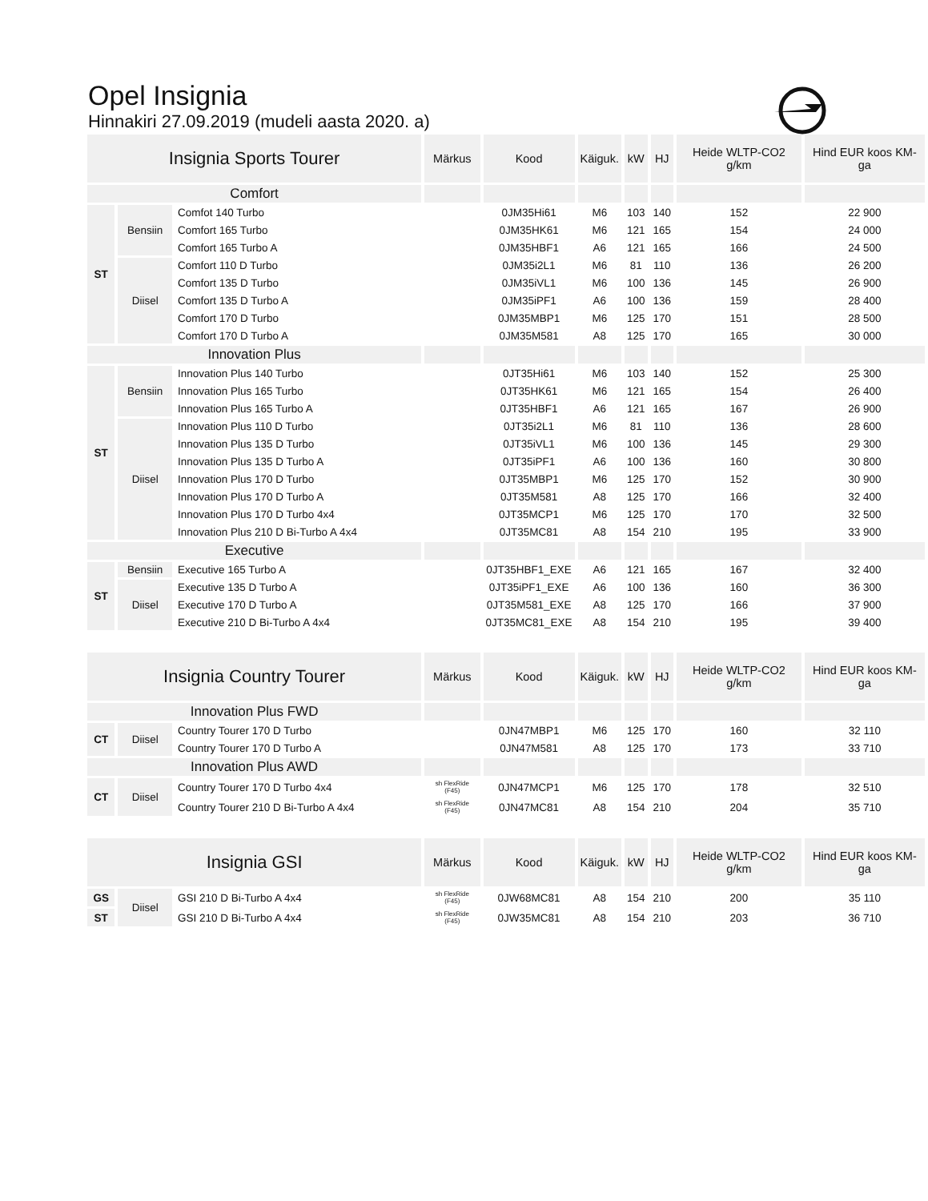Opel Insignia
Hinnakiri 27.09.2019 (mudeli aasta 2020. a)
| Insignia Sports Tourer | | | Märkus | Kood | Käiguk. | kW | HJ | Heide WLTP-CO2 g/km | Hind EUR koos KM-ga |
| --- | --- | --- | --- | --- | --- | --- | --- | --- | --- |
| Comfort | | | | | | | | | |
| ST | Bensiin | Comfot 140 Turbo | | 0JM35Hi61 | M6 | 103 | 140 | 152 | 22 900 |
| | | Comfort 165 Turbo | | 0JM35HK61 | M6 | 121 | 165 | 154 | 24 000 |
| | | Comfort 165 Turbo A | | 0JM35HBF1 | A6 | 121 | 165 | 166 | 24 500 |
| | Diisel | Comfort 110 D Turbo | | 0JM35i2L1 | M6 | 81 | 110 | 136 | 26 200 |
| | | Comfort 135 D Turbo | | 0JM35iVL1 | M6 | 100 | 136 | 145 | 26 900 |
| | | Comfort 135 D Turbo A | | 0JM35iPF1 | A6 | 100 | 136 | 159 | 28 400 |
| | | Comfort 170 D Turbo | | 0JM35MBP1 | M6 | 125 | 170 | 151 | 28 500 |
| | | Comfort 170 D Turbo A | | 0JM35M581 | A8 | 125 | 170 | 165 | 30 000 |
| Innovation Plus | | | | | | | | | |
| ST | Bensiin | Innovation Plus 140 Turbo | | 0JT35Hi61 | M6 | 103 | 140 | 152 | 25 300 |
| | | Innovation Plus 165 Turbo | | 0JT35HK61 | M6 | 121 | 165 | 154 | 26 400 |
| | | Innovation Plus 165 Turbo A | | 0JT35HBF1 | A6 | 121 | 165 | 167 | 26 900 |
| | Diisel | Innovation Plus 110 D Turbo | | 0JT35i2L1 | M6 | 81 | 110 | 136 | 28 600 |
| | | Innovation Plus 135 D Turbo | | 0JT35iVL1 | M6 | 100 | 136 | 145 | 29 300 |
| | | Innovation Plus 135 D Turbo A | | 0JT35iPF1 | A6 | 100 | 136 | 160 | 30 800 |
| | | Innovation Plus 170 D Turbo | | 0JT35MBP1 | M6 | 125 | 170 | 152 | 30 900 |
| | | Innovation Plus 170 D Turbo A | | 0JT35M581 | A8 | 125 | 170 | 166 | 32 400 |
| | | Innovation Plus 170 D Turbo 4x4 | | 0JT35MCP1 | M6 | 125 | 170 | 170 | 32 500 |
| | | Innovation Plus 210 D Bi-Turbo A 4x4 | | 0JT35MC81 | A8 | 154 | 210 | 195 | 33 900 |
| Executive | | | | | | | | | |
| ST | Bensiin | Executive 165 Turbo A | | 0JT35HBF1_EXE | A6 | 121 | 165 | 167 | 32 400 |
| | Diisel | Executive 135 D Turbo A | | 0JT35iPF1_EXE | A6 | 100 | 136 | 160 | 36 300 |
| | | Executive 170 D Turbo A | | 0JT35M581_EXE | A8 | 125 | 170 | 166 | 37 900 |
| | | Executive 210 D Bi-Turbo A 4x4 | | 0JT35MC81_EXE | A8 | 154 | 210 | 195 | 39 400 |
| Insignia Country Tourer | | | Märkus | Kood | Käiguk. | kW | HJ | Heide WLTP-CO2 g/km | Hind EUR koos KM-ga |
| Innovation Plus FWD | | | | | | | | | |
| CT | Diisel | Country Tourer 170 D Turbo | | 0JN47MBP1 | M6 | 125 | 170 | 160 | 32 110 |
| | | Country Tourer 170 D Turbo A | | 0JN47M581 | A8 | 125 | 170 | 173 | 33 710 |
| Innovation Plus AWD | | | | | | | | | |
| CT | Diisel | Country Tourer 170 D Turbo 4x4 | sh FlexRide (F45) | 0JN47MCP1 | M6 | 125 | 170 | 178 | 32 510 |
| | | Country Tourer 210 D Bi-Turbo A 4x4 | sh FlexRide (F45) | 0JN47MC81 | A8 | 154 | 210 | 204 | 35 710 |
| Insignia GSI | | | Märkus | Kood | Käiguk. | kW | HJ | Heide WLTP-CO2 g/km | Hind EUR koos KM-ga |
| GS | Diisel | GSI 210 D Bi-Turbo A 4x4 | sh FlexRide (F45) | 0JW68MC81 | A8 | 154 | 210 | 200 | 35 110 |
| ST | | GSI 210 D Bi-Turbo A 4x4 | sh FlexRide (F45) | 0JW35MC81 | A8 | 154 | 210 | 203 | 36 710 |